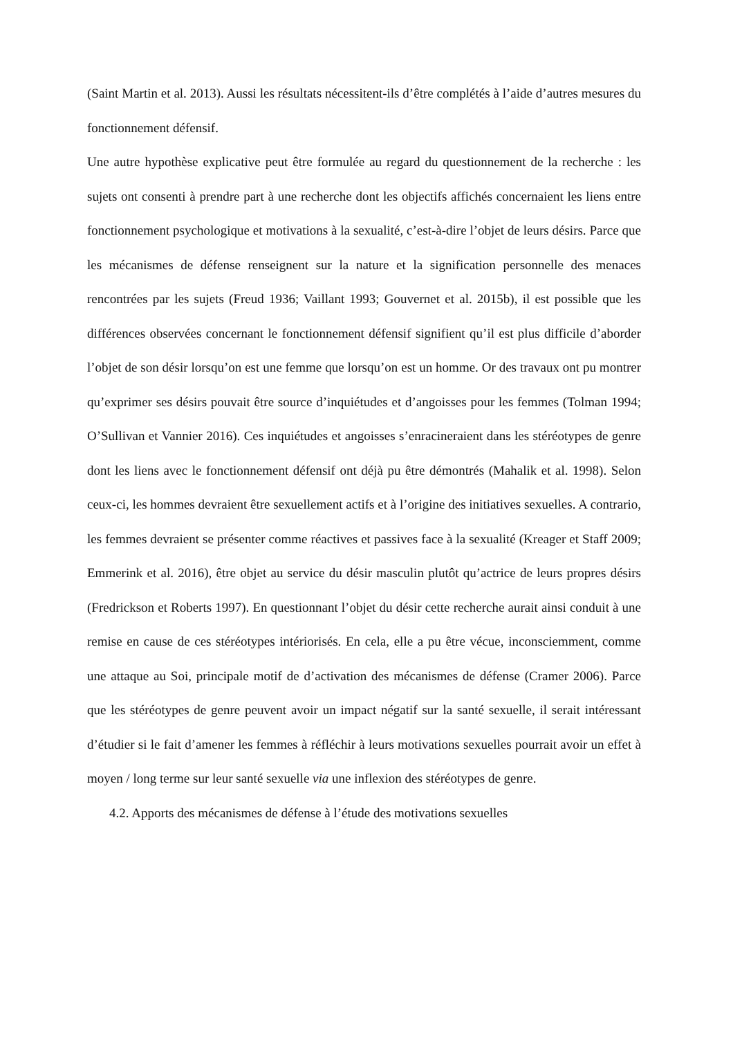(Saint Martin et al. 2013). Aussi les résultats nécessitent-ils d’être complétés à l’aide d’autres mesures du fonctionnement défensif.
Une autre hypothèse explicative peut être formulée au regard du questionnement de la recherche : les sujets ont consenti à prendre part à une recherche dont les objectifs affichés concernaient les liens entre fonctionnement psychologique et motivations à la sexualité, c’est-à-dire l’objet de leurs désirs. Parce que les mécanismes de défense renseignent sur la nature et la signification personnelle des menaces rencontrées par les sujets (Freud 1936; Vaillant 1993; Gouvernet et al. 2015b), il est possible que les différences observées concernant le fonctionnement défensif signifient qu’il est plus difficile d’aborder l’objet de son désir lorsqu’on est une femme que lorsqu’on est un homme. Or des travaux ont pu montrer qu’exprimer ses désirs pouvait être source d’inquiétudes et d’angoisses pour les femmes (Tolman 1994; O’Sullivan et Vannier 2016). Ces inquiétudes et angoisses s’enracineraient dans les stéréotypes de genre dont les liens avec le fonctionnement défensif ont déjà pu être démontrés (Mahalik et al. 1998). Selon ceux-ci, les hommes devraient être sexuellement actifs et à l’origine des initiatives sexuelles. A contrario, les femmes devraient se présenter comme réactives et passives face à la sexualité (Kreager et Staff 2009; Emmerink et al. 2016), être objet au service du désir masculin plutôt qu’actrice de leurs propres désirs (Fredrickson et Roberts 1997). En questionnant l’objet du désir cette recherche aurait ainsi conduit à une remise en cause de ces stéréotypes intériorisés. En cela, elle a pu être vécue, inconsciemment, comme une attaque au Soi, principale motif de d’activation des mécanismes de défense (Cramer 2006). Parce que les stéréotypes de genre peuvent avoir un impact négatif sur la santé sexuelle, il serait intéressant d’étudier si le fait d’amener les femmes à réfléchir à leurs motivations sexuelles pourrait avoir un effet à moyen / long terme sur leur santé sexuelle via une inflexion des stéréotypes de genre.
4.2. Apports des mécanismes de défense à l’étude des motivations sexuelles